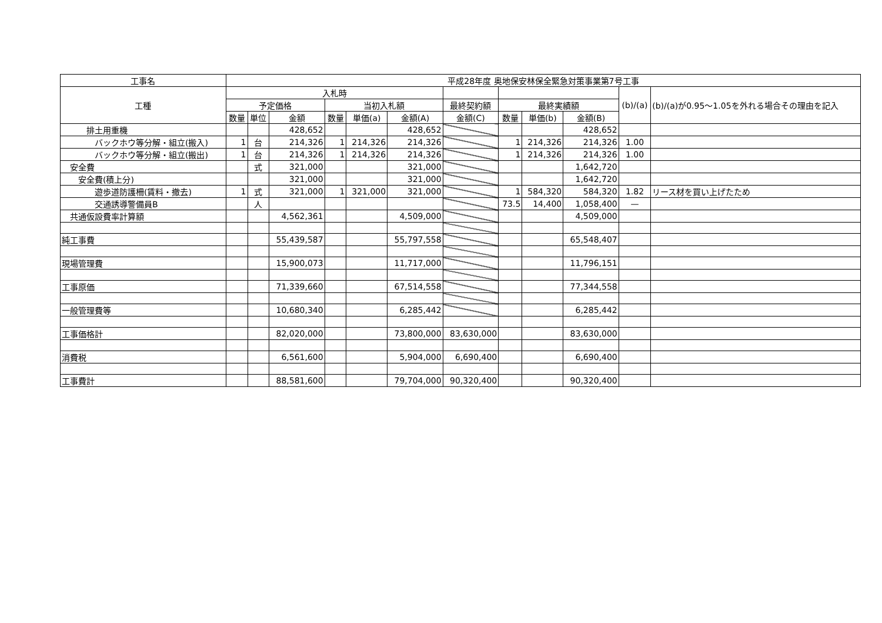| 工事名 | 平成28年度 奥地保安林保全緊急対策事業第7号工事 | | | | | | | | | | | |
| 工種 | 入札時 | | | | | | | | | | (b)/(a) | (b)/(a)が0.95～1.05を外れる場合その理由を記入 |
| | 予定価格 | | | 当初入札額 | | | 最終契約額 | 最終実績額 | | | | |
| | 数量 | 単位 | 金額 | 数量 | 単価(a) | 金額(A) | 金額(C) | 数量 | 単価(b) | 金額(B) | | |
| 排土用重機 | | | 428,652 | | | 428,652 | | | | 428,652 | | |
| バックホウ等分解・組立(搬入) | 1 | 台 | 214,326 | 1 | 214,326 | 214,326 | | 1 | 214,326 | 214,326 | 1.00 | |
| バックホウ等分解・組立(搬出) | 1 | 台 | 214,326 | 1 | 214,326 | 214,326 | | 1 | 214,326 | 214,326 | 1.00 | |
| 安全費 | | 式 | 321,000 | | | 321,000 | | | | 1,642,720 | | |
| 安全費(積上分) | | | 321,000 | | | 321,000 | | | | 1,642,720 | | |
| 遊歩道防護柵(賃料・撤去) | 1 | 式 | 321,000 | 1 | 321,000 | 321,000 | | 1 | 584,320 | 584,320 | 1.82 | リース材を買い上げたため |
| 交通誘導警備員B | | 人 | | | | | | 73.5 | 14,400 | 1,058,400 | — | |
| 共通仮設費率計算額 | | | 4,562,361 | | | 4,509,000 | | | | 4,509,000 | | |
| 純工事費 | | | 55,439,587 | | | 55,797,558 | | | | 65,548,407 | | |
| 現場管理費 | | | 15,900,073 | | | 11,717,000 | | | | 11,796,151 | | |
| 工事原価 | | | 71,339,660 | | | 67,514,558 | | | | 77,344,558 | | |
| 一般管理費等 | | | 10,680,340 | | | 6,285,442 | | | | 6,285,442 | | |
| 工事価格計 | | | 82,020,000 | | | 73,800,000 | 83,630,000 | | | 83,630,000 | | |
| 消費税 | | | 6,561,600 | | | 5,904,000 | 6,690,400 | | | 6,690,400 | | |
| 工事費計 | | | 88,581,600 | | | 79,704,000 | 90,320,400 | | | 90,320,400 | | |